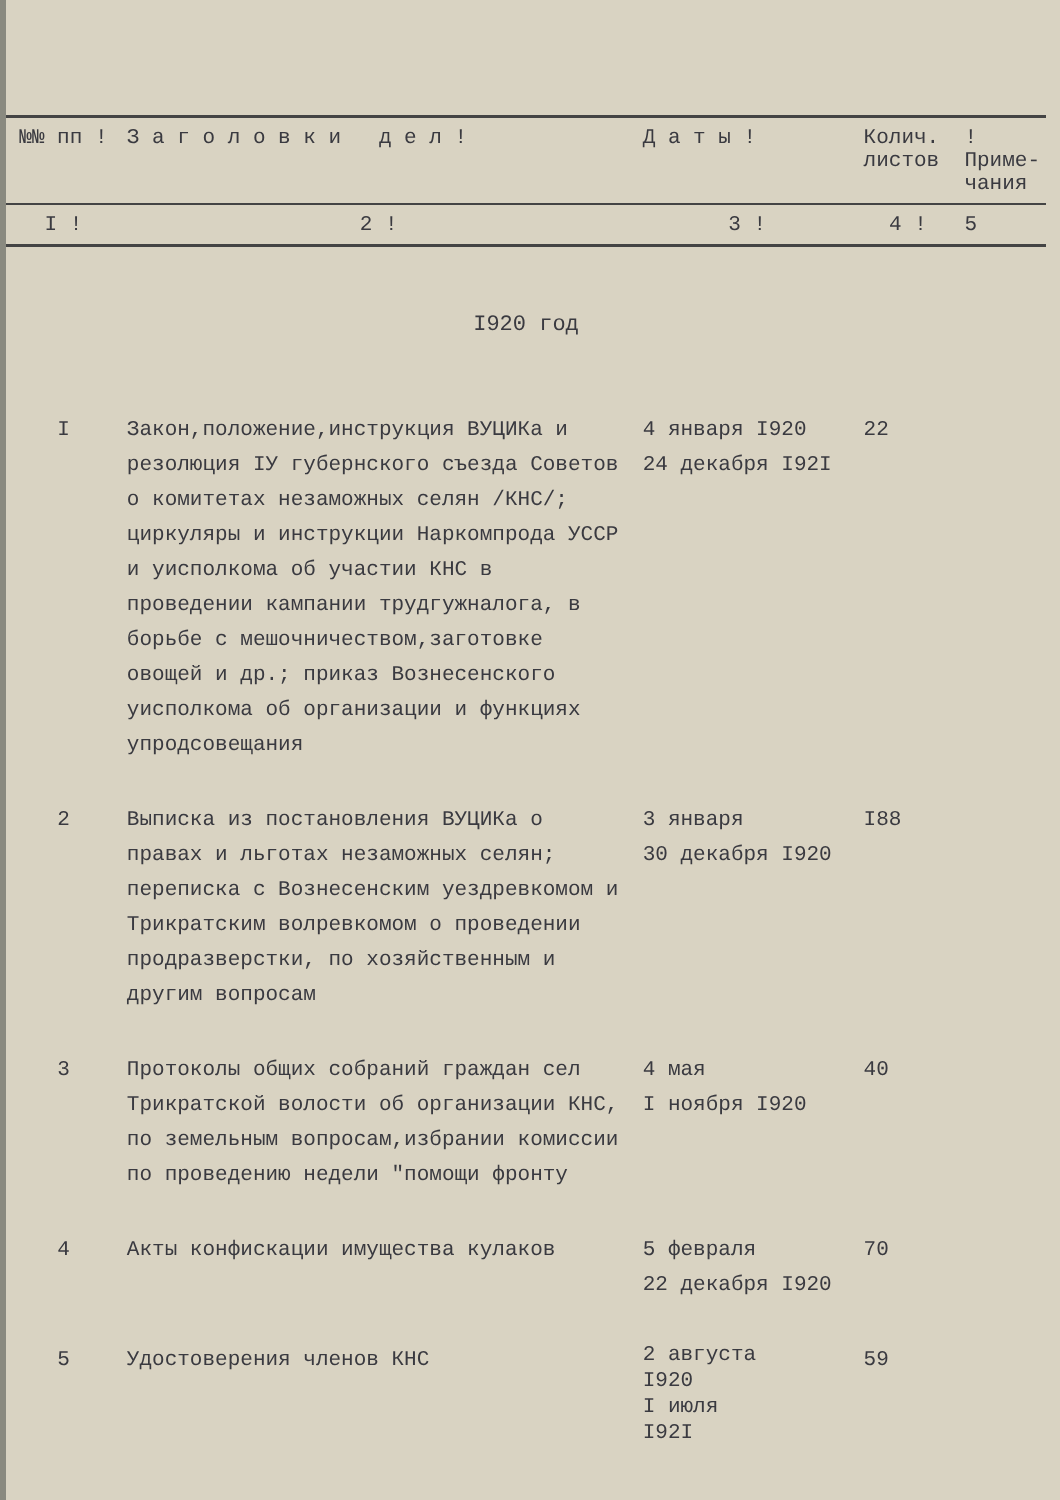| №№ пп ! | З а г о л о в к и д е л ! | Д а т ы ! | Колич. листов | ! Приме- чания |
| --- | --- | --- | --- | --- |
| I ! | 2 ! | 3 ! | 4 ! | 5 |
| I920 год | | | | |
| I | Закон,положение,инструкция ВУЦИКа и резолюция IУ губернского съезда Советов о комитетах незаможных селян /КНС/; циркуляры и инструкции Наркомпрода УССР и уисполкома об участии КНС в проведении кампании трудгужналога, в борьбе с мешочничеством,заготовке овощей и др.; приказ Вознесенского уисполкома об организации и функциях упродсовещания | 4 января I920 24 декабря I92I | 22 | |
| 2 | Выписка из постановления ВУЦИКа о правах и льготах незаможных селян; переписка с Вознесенским уездревкомом и Трикратским волревкомом о проведении продразверстки, по хозяйственным и другим вопросам | 3 января 30 декабря I920 | I88 | |
| 3 | Протоколы общих собраний граждан сел Трикратской волости об организации КНС, по земельным вопросам,избрании комиссии по проведению недели "помощи фронту | 4 мая I ноября I920 | 40 | |
| 4 | Акты конфискации имущества кулаков | 5 февраля 22 декабря I920 | 70 | |
| 5 | Удостоверения членов КНС | 2 августа I920 I июля I92I | 59 | |